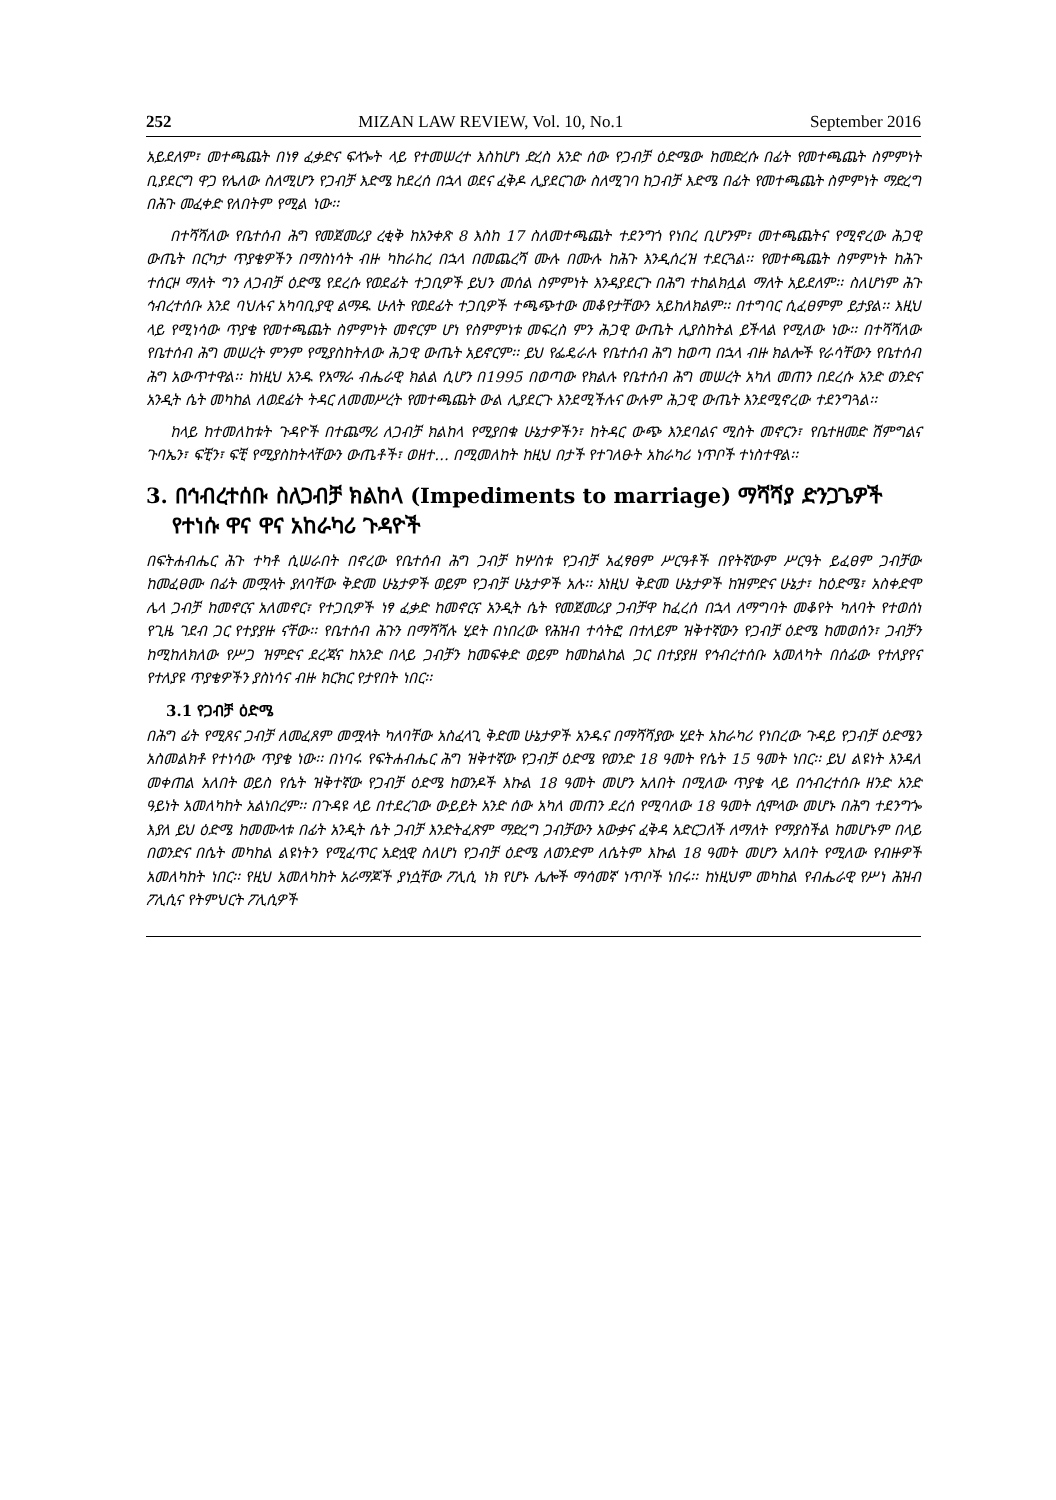252 MIZAN LAW REVIEW, Vol. 10, No.1 September 2016
አይደለም፣ መተጫጨት በነፃ ፈቃድና ፍላጐት ላይ የተመሠረተ እስከሆነ ድረስ አንድ ሰው የጋብቻ ዕድሜው ከመድረሱ በፊት የመተጫጨት ስምምነት ቢያደርግ ዋጋ የሌለው ስለሚሆን የጋብቻ እድሜ ከደረሰ በኋላ ወደና ፈቅዶ ሊያደርገው ስለሚገባ ከጋብቻ እድሜ በፊት የመተጫጨት ስምምነት ማድረግ በሕጉ መፈቀድ የለበትም የሚል ነው፡፡
በተሻሻለው የቤተሰብ ሕግ የመጀመሪያ ረቂቅ ከአንቀጽ 8 እስከ 17 ስለመተጫጨት ተደንግጎ የነበረ ቢሆንም፣ መተጫጨትና የሚኖረው ሕጋዊ ውጤት በርካታ ጥያቄዎችን በማስነሳት ብዙ ካከራከረ በኋላ በመጨረሻ ሙሉ በሙሉ ከሕጉ እንዲሰረዝ ተደርጓል፡፡ የመተጫጨት ስምምነት ከሕጉ ተሰርዞ ማለት ግን ለጋብቻ ዕድሜ የደረሱ የወደፊት ተጋቢዎች ይህን መሰል ስምምነት እንዳያደርጉ በሕግ ተከልክሏል ማለት አይደለም፡፡ ስለሆነም ሕጉ ኅብረተሰቡ እንደ ባህሉና አካባቢያዊ ልማዱ ሁለት የወደፊት ተጋቢዎች ተጫጭተው መቆየታቸውን አይከለክልም፡፡ በተግባር ሲፈፀምም ይታያል፡፡ እዚህ ላይ የሚነሳው ጥያቄ የመተጫጨት ስምምነት መኖርም ሆነ የስምምነቱ መፍረስ ምን ሕጋዊ ውጤት ሊያስከትል ይችላል የሚለው ነው፡፡ በተሻሻለው የቤተሰብ ሕግ መሠረት ምንም የሚያስከትለው ሕጋዊ ውጤት አይኖርም፡፡ ይህ የፌዴራሉ የቤተሰብ ሕግ ከወጣ በኋላ ብዙ ክልሎች የራሳቸውን የቤተሰብ ሕግ አውጥተዋል፡፡ ከነዚህ አንዱ የአማራ ብሔራዊ ክልል ሲሆን በ1995 በወጣው የክልሉ የቤተሰብ ሕግ መሠረት አካለ መጠን በደረሱ አንድ ወንድና አንዲት ሴት መካከል ለወደፊት ትዳር ለመመሥረት የመተጫጨት ውል ሊያደርጉ እንደሚችሉና ውሉም ሕጋዊ ውጤት እንደሚኖረው ተደንግጓል፡፡
ከላይ ከተመለከቱት ጉዳዮች በተጨማሪ ለጋብቻ ክልከላ የሚያበቁ ሁኔታዎችን፣ ከትዳር ውጭ እንደባልና ሚስት መኖርን፣ የቤተዘመድ ሽምግልና ጉባኤን፣ ፍቺን፣ ፍቺ የሚያስከትላቸውን ውጤቶች፣ ወዘተ… በሚመለከት ከዚህ በታች የተገለፁት አከራካሪ ነጥቦች ተነስተዋል፡፡
3. በኅብረተሰቡ ስለጋብቻ ክልከላ (Impediments to marriage) ማሻሻያ ድንጋጌዎች የተነሱ ዋና ዋና አከራካሪ ጉዳዮች
በፍትሐብሔር ሕጉ ተካቶ ሲሠራበት በኖረው የቤተሰብ ሕግ ጋብቻ ከሦስቱ የጋብቻ አፈፃፀም ሥርዓቶች በየትኛውም ሥርዓት ይፈፀም ጋብቻው ከመፈፀሙ በፊት መሟላት ያለባቸው ቅድመ ሁኔታዎች ወይም የጋብቻ ሁኔታዎች አሉ፡፡ እነዚህ ቅድመ ሁኔታዎች ከዝምድና ሁኔታ፣ ከዕድሜ፣ አስቀድሞ ሌላ ጋብቻ ከመኖርና አለመኖር፣ የተጋቢዎች ነፃ ፈቃድ ከመኖርና አንዲት ሴት የመጀመሪያ ጋብቻዋ ከፈረሰ በኋላ ለማግባት መቆየት ካለባት የተወሰነ የጊዜ ገደብ ጋር የተያያዙ ናቸው፡፡ የቤተሰብ ሕጉን በማሻሻሉ ሂደት በነበረው የሕዝብ ተሳትፎ በተለይም ዝቅተኛውን የጋብቻ ዕድሜ ከመወሰን፣ ጋብቻን ከሚከለክለው የሥጋ ዝምድና ደረጃና ከአንድ በላይ ጋብቻን ከመፍቀድ ወይም ከመከልከል ጋር በተያያዘ የኅብረተሰቡ አመለካት በሰፊው የተለያየና የተለያዩ ጥያቄዎችን ያስነሳና ብዙ ክርክር የታየበት ነበር፡፡
3.1 የጋብቻ ዕድሜ
በሕግ ፊት የሚጸና ጋብቻ ለመፈጸም መሟላት ካለባቸው አስፈላጊ ቅድመ ሁኔታዎች አንዱና በማሻሻያው ሂደት አከራካሪ የነበረው ጉዳይ የጋብቻ ዕድሜን አስመልክቶ የተነሳው ጥያቄ ነው፡፡ በነባሩ የፍትሐብሔር ሕግ ዝቅተኛው የጋብቻ ዕድሜ የወንድ 18 ዓመት የሴት 15 ዓመት ነበር፡፡ ይህ ልዩነት እንዳለ መቀጠል አለበት ወይስ የሴት ዝቅተኛው የጋብቻ ዕድሜ ከወንዶች እኩል 18 ዓመት መሆን አለበት በሚለው ጥያቄ ላይ በኅብረተሰቡ ዘንድ አንድ ዓይነት አመለካከት አልነበረም፡፡ በጉዳዩ ላይ በተደረገው ውይይት አንድ ሰው አካለ መጠን ደረሰ የሚባለው 18 ዓመት ሲሞላው መሆኑ በሕግ ተደንግጐ እያለ ይህ ዕድሜ ከመሙላቱ በፊት አንዲት ሴት ጋብቻ እንድትፈጽም ማድረግ ጋብቻውን አውቃና ፈቅዳ አድርጋለች ለማለት የማያስችል ከመሆኑም በላይ በወንድና በሴት መካከል ልዩነትን የሚፈጥር አድሏዊ ስለሆነ የጋብቻ ዕድሜ ለወንድም ለሴትም እኩል 18 ዓመት መሆን አለበት የሚለው የብዙዎች አመለካከት ነበር፡፡ የዚህ አመለካከት አራማጆች ያነሷቸው ፖሊሲ ነክ የሆኑ ሌሎች ማሳመኛ ነጥቦች ነበሩ፡፡ ከነዚህም መካከል የብሔራዊ የሥነ ሕዝብ ፖሊሲና የትምህርት ፖሊሲዎች